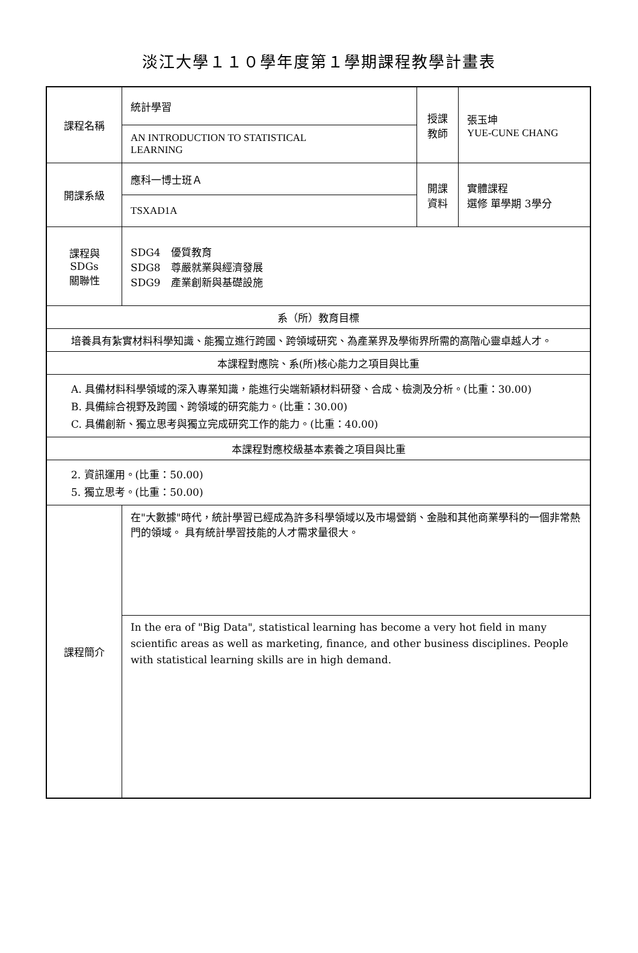淡江大學１１０學年度第１學期課程教學計畫表
| 課程名稱 | 統計學習 | 授課 教師 | 張玉坤 YUE-CUNE CHANG |
| | AN INTRODUCTION TO STATISTICAL LEARNING | | |
| 開課系級 | 應科一博士班Ａ | 開課 資料 | 實體課程 選修 單學期 3學分 |
| | TSXAD1A | | |
| 課程與SDGs 關聯性 | SDG4 優質教育 SDG8 尊嚴就業與經濟發展 SDG9 產業創新與基礎設施 | | |
| 系（所）教育目標 | | | |
| 培養具有紮實材料科學知識、能獨立進行跨國、跨領域研究、為產業界及學術界所需的高階心靈卓越人才。 | | | |
| 本課程對應院、系(所)核心能力之項目與比重 | | | |
| A. 具備材料科學領域的深入專業知識，能進行尖端新穎材料研發、合成、檢測及分析。(比重：30.00) B. 具備綜合視野及跨國、跨領域的研究能力。(比重：30.00) C. 具備創新、獨立思考與獨立完成研究工作的能力。(比重：40.00) | | | |
| 本課程對應校級基本素養之項目與比重 | | | |
| 2. 資訊運用。(比重：50.00) 5. 獨立思考。(比重：50.00) | | | |
| 課程簡介 | 在"大數據"時代，統計學習已經成為許多科學領域以及市場營銷、金融和其他商業學科的一個非常熱門的領域。 具有統計學習技能的人才需求量很大。 | | |
| | In the era of "Big Data", statistical learning has become a very hot field in many scientific areas as well as marketing, finance, and other business disciplines. People with statistical learning skills are in high demand. | | |